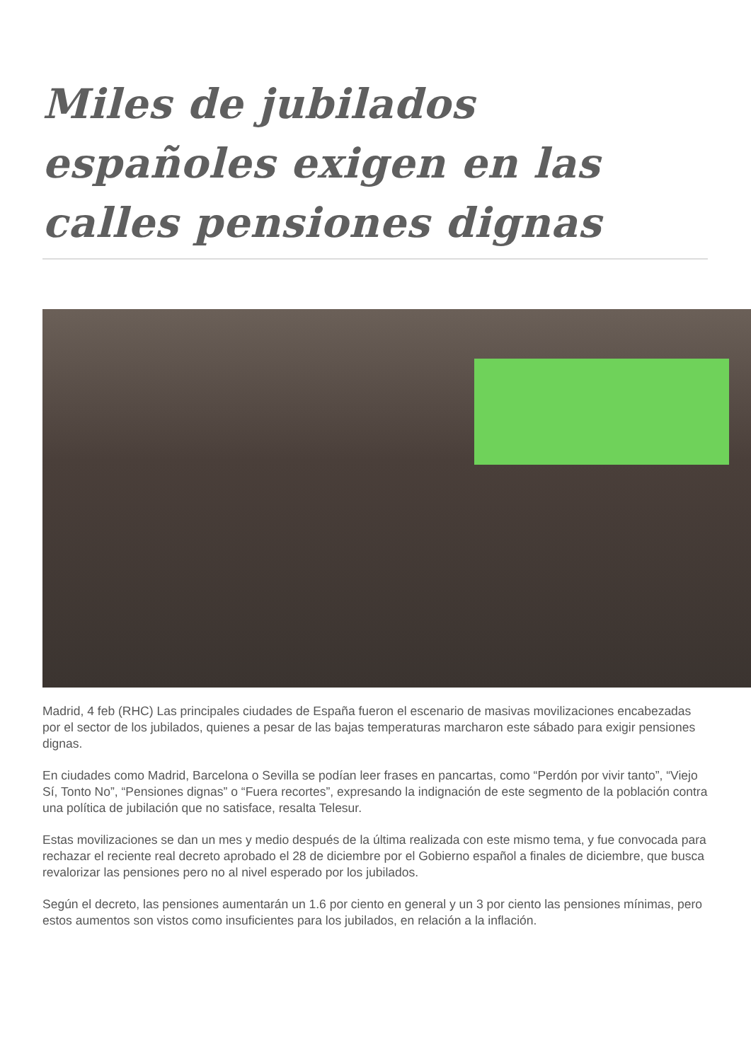Miles de jubilados españoles exigen en las calles pensiones dignas
Madrid, 4 feb (RHC) Las principales ciudades de España fueron el escenario de masivas movilizaciones encabezadas por el sector de los jubilados, quienes a pesar de las bajas temperaturas marcharon este sábado para exigir pensiones dignas.
En ciudades como Madrid, Barcelona o Sevilla se podían leer frases en pancartas, como “Perdón por vivir tanto”, “Viejo Sí, Tonto No”, “Pensiones dignas” o “Fuera recortes”, expresando la indignación de este segmento de la población contra una política de jubilación que no satisface, resalta Telesur.
Estas movilizaciones se dan un mes y medio después de la última realizada con este mismo tema, y fue convocada para rechazar el reciente real decreto aprobado el 28 de diciembre por el Gobierno español a finales de diciembre, que busca revalorizar las pensiones pero no al nivel esperado por los jubilados.
Según el decreto, las pensiones aumentarán un 1.6 por ciento en general y un 3 por ciento las pensiones mínimas, pero estos aumentos son vistos como insuficientes para los jubilados, en relación a la inflación.